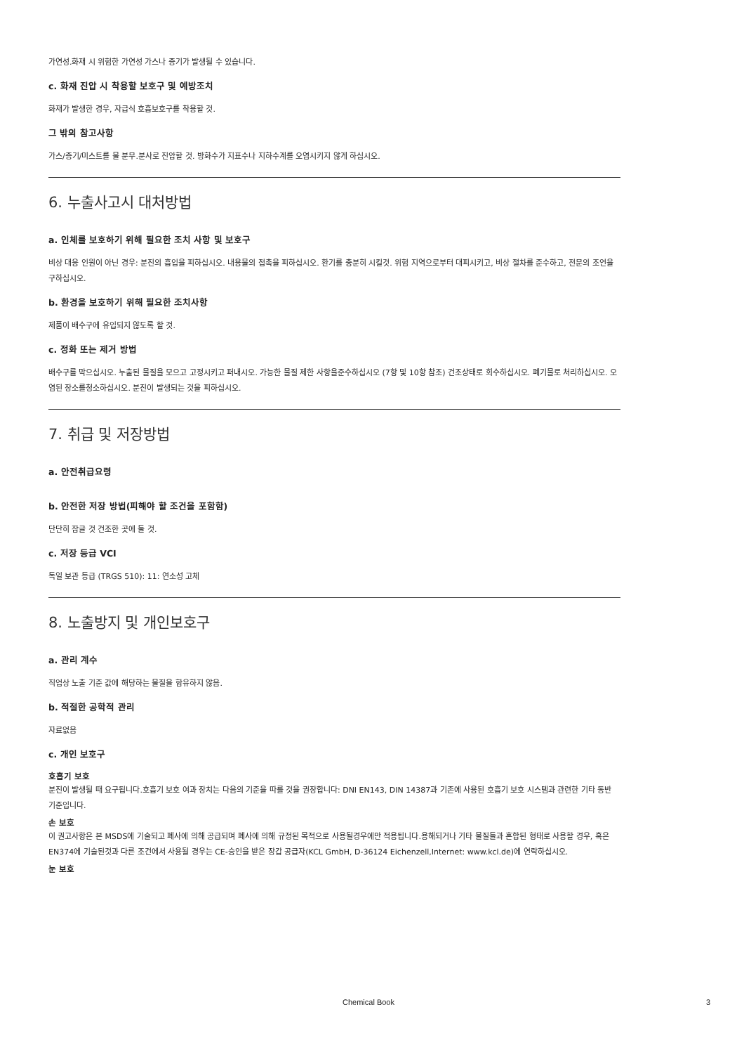가연성.화재 시 위험한 가연성 가스나 증기가 발생될 수 있습니다.
c. 화재 진압 시 착용할 보호구 및 예방조치
화재가 발생한 경우, 자급식 호흡보호구를 착용할 것.
그 밖의 참고사항
가스/증기/미스트를 물 분무.분사로 진압할 것. 방화수가 지표수나 지하수계를 오염시키지 않게 하십시오.
6. 누출사고시 대처방법
a. 인체를 보호하기 위해 필요한 조치 사항 및 보호구
비상 대응 인원이 아닌 경우: 분진의 흡입을 피하십시오. 내용물의 접촉을 피하십시오. 환기를 충분히 시킬것. 위험 지역으로부터 대피시키고, 비상 절차를 준수하고, 전문의 조언을 구하십시오.
b. 환경을 보호하기 위해 필요한 조치사항
제품이 배수구에 유입되지 않도록 할 것.
c. 정화 또는 제거 방법
배수구를 막으십시오. 누출된 물질을 모으고 고정시키고 퍼내시오. 가능한 물질 제한 사항을준수하십시오 (7항 및 10항 참조) 건조상태로 회수하십시오. 폐기물로 처리하십시오. 오염된 장소를청소하십시오. 분진이 발생되는 것을 피하십시오.
7. 취급 및 저장방법
a. 안전취급요령
b. 안전한 저장 방법(피해야 할 조건을 포함함)
단단히 잠글 것 건조한 곳에 둘 것.
c. 저장 등급 VCI
독일 보관 등급 (TRGS 510): 11: 연소성 고체
8. 노출방지 및 개인보호구
a. 관리 계수
직업상 노출 기준 값에 해당하는 물질을 함유하지 않음.
b. 적절한 공학적 관리
자료없음
c. 개인 보호구
호흡기 보호
분진이 발생될 때 요구됩니다.호흡기 보호 여과 장치는 다음의 기준을 따를 것을 권장합니다: DNI EN143, DIN 14387과 기존에 사용된 호흡기 보호 시스템과 관련한 기타 동반 기준입니다.
손 보호
이 권고사항은 본 MSDS에 기술되고 폐사에 의해 공급되며 폐사에 의해 규정된 목적으로 사용될경우에만 적용됩니다.용해되거나 기타 물질들과 혼합된 형태로 사용할 경우, 혹은 EN374에 기술된것과 다른 조건에서 사용될 경우는 CE-승인을 받은 장갑 공급자(KCL GmbH, D-36124 Eichenzell,Internet: www.kcl.de)에 연락하십시오.
눈 보호
Chemical Book 3